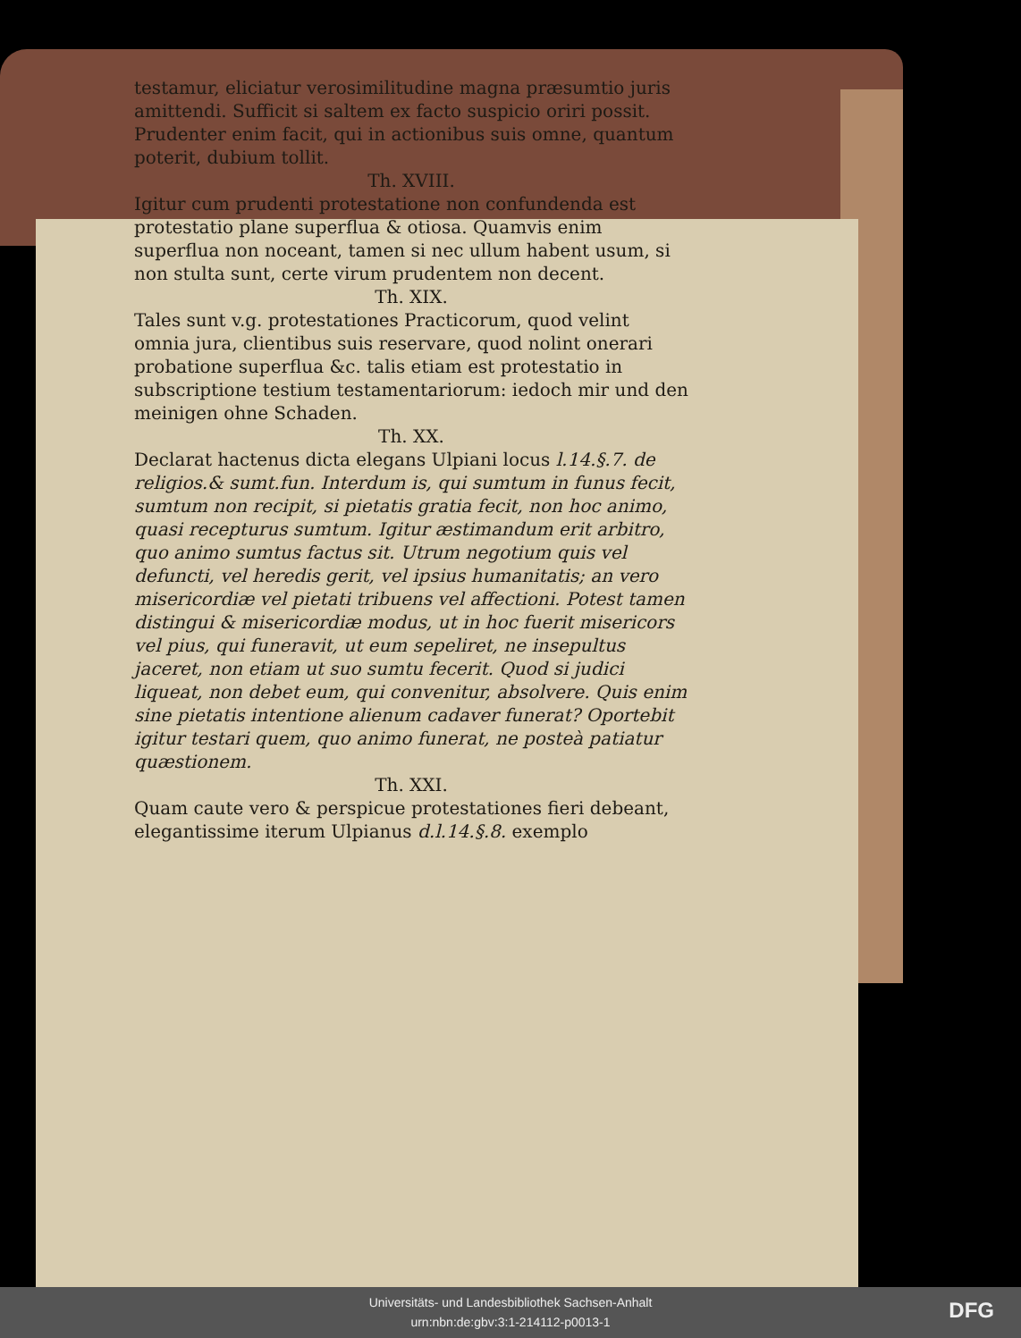testamur, eliciatur verosimilitudine magna præsumtio juris amittendi. Sufficit si saltem ex facto suspicio oriri possit. Prudenter enim facit, qui in actionibus suis omne, quantum poterit, dubium tollit.
Th. XVIII.
Igitur cum prudenti protestatione non confundenda est protestatio plane superflua & otiosa. Quamvis enim superflua non noceant, tamen si nec ullum habent usum, si non stulta sunt, certe virum prudentem non decent.
Th. XIX.
Tales sunt v.g. protestationes Practicorum, quod velint omnia jura, clientibus suis reservare, quod nolint onerari probatione superflua &c. talis etiam est protestatio in subscriptione testium testamentariorum: iedoch mir und den meinigen ohne Schaden.
Th. XX.
Declarat hactenus dicta elegans Ulpiani locus l.14.§.7. de religios.& sumt.fun. Interdum is, qui sumtum in funus fecit, sumtum non recipit, si pietatis gratia fecit, non hoc animo, quasi recepturus sumtum. Igitur æstimandum erit arbitro, quo animo sumtus factus sit. Utrum negotium quis vel defuncti, vel heredis gerit, vel ipsius humanitatis; an vero misericordiæ vel pietati tribuens vel affectioni. Potest tamen distingui & misericordiæ modus, ut in hoc fuerit misericors vel pius, qui funeravit, ut eum sepeliret, ne insepultus jaceret, non etiam ut suo sumtu fecerit. Quod si judici liqueat, non debet eum, qui convenitur, absolvere. Quis enim sine pietatis intentione alienum cadaver funerat? Oportebit igitur testari quem, quo animo funerat, ne posteà patiatur quæstionem.
Th. XXI.
Quam caute vero & perspicue protestationes fieri debeant, elegantissime iterum Ulpianus d.l.14.§.8. exemplo
Universitäts- und Landesbibliothek Sachsen-Anhalt
urn:nbn:de:gbv:3:1-214112-p0013-1
DFG